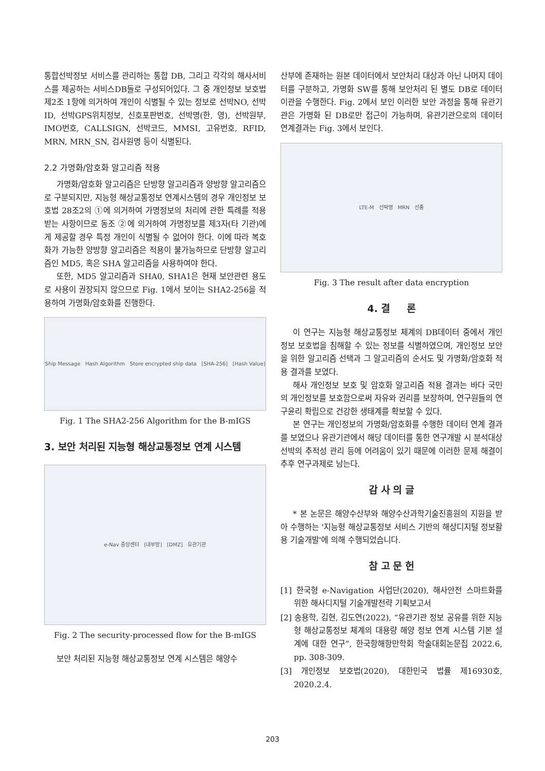통합선박정보 서비스를 관리하는 통합 DB, 그리고 각각의 해사서비스를 제공하는 서비스DB들로 구성되어있다. 그 중 개인정보 보호법 제2조 1항에 의거하여 개인이 식별될 수 있는 정보로 선박NO, 선박ID, 선박GPS위치정보, 신호포판번호, 선박명(한, 영), 선박원부, IMO번호, CALLSIGN, 선박코드, MMSI, 고유번호, RFID, MRN, MRN_SN, 검사원명 등이 식별된다.
2.2 가명화/암호화 알고리즘 적용
가명화/암호화 알고리즘은 단방향 알고리즘과 양방향 알고리즘으로 구분되지만, 지능형 해상교통정보 연계시스템의 경우 개인정보 보호법 28조2의 ①에 의거하여 가명정보의 처리에 관한 특례를 적용받는 사항이므로 동조 ②에 의거하여 가명정보를 제3자(타 기관)에게 제공할 경우 특정 개인이 식별될 수 없어야 한다. 이에 따라 복호화가 가능한 양방향 알고리즘은 적용이 불가능하므로 단방향 알고리즘인 MD5, 혹은 SHA 알고리즘을 사용하여야 한다.
또한, MD5 알고리즘과 SHA0, SHA1은 현재 보안관련 용도로 사용이 권장되지 않으므로 Fig. 1에서 보이는 SHA2-256을 적용하여 가명화/암호화를 진행한다.
Ship Message Hash Algorithm Store encrypted ship data [SHA-256] [Hash Value]
Fig. 1 The SHA2-256 Algorithm for the B-mIGS
3. 보안 처리된 지능형 해상교통정보 연계 시스템
e-Nav 중앙센터 [내부망] [DMZ] 유관기관
Fig. 2 The security-processed flow for the B-mIGS
보안 처리된 지능형 해상교통정보 연계 시스템은 해양수
산부에 존재하는 원본 데이터에서 보안처리 대상과 아닌 나머지 데이터를 구분하고, 가명화 SW를 통해 보안처리 된 별도 DB로 데이터 이관을 수행한다. Fig. 2에서 보인 이러한 보안 과정을 통해 유관기관은 가명화 된 DB로만 접근이 가능하며, 유관기관으로의 데이터 연계결과는 Fig. 3에서 보인다.
LTE-M 선박명 MRN 선종
Fig. 3 The result after data encryption
4. 결 론
이 연구는 지능형 해상교통정보 체계의 DB데이터 중에서 개인정보 보호법을 침해할 수 있는 정보를 식별하였으며, 개인정보 보안을 위한 알고리즘 선택과 그 알고리즘의 순서도 및 가명화/암호화 적용 결과를 보였다.
해사 개인정보 보호 및 암호화 알고리즘 적용 결과는 바다 국민의 개인정보를 보호함으로써 자유와 권리를 보장하며, 연구원들의 연구윤리 확립으로 건강한 생태계를 확보할 수 있다.
본 연구는 개인정보의 가명화/암호화를 수행한 데이터 연계 결과를 보였으나 유관기관에서 해당 데이터를 통한 연구개발 시 분석대상 선박의 추적성 관리 등에 어려움이 있기 때문에 이러한 문제 해결이 추후 연구과제로 남는다.
감 사 의 글
* 본 논문은 해양수산부와 해양수산과학기술진흥원의 지원을 받아 수행하는 '지능형 해상교통정보 서비스 기반의 해상디지털 정보활용 기술개발'에 의해 수행되었습니다.
참 고 문 헌
[1] 한국형 e-Navigation 사업단(2020), 해사안전 스마트화를 위한 해사디지털 기술개발전략 기획보고서
[2] 송용학, 김현, 김도연(2022), “유관기관 정보 공유를 위한 지능형 해상교통정보 체계의 대용량 해양 정보 연계 시스템 기본 설계에 대한 연구”, 한국항해항만학회 학술대회논문집 2022.6, pp. 308-309.
[3] 개인정보 보호법(2020), 대한민국 법률 제16930호, 2020.2.4.
203